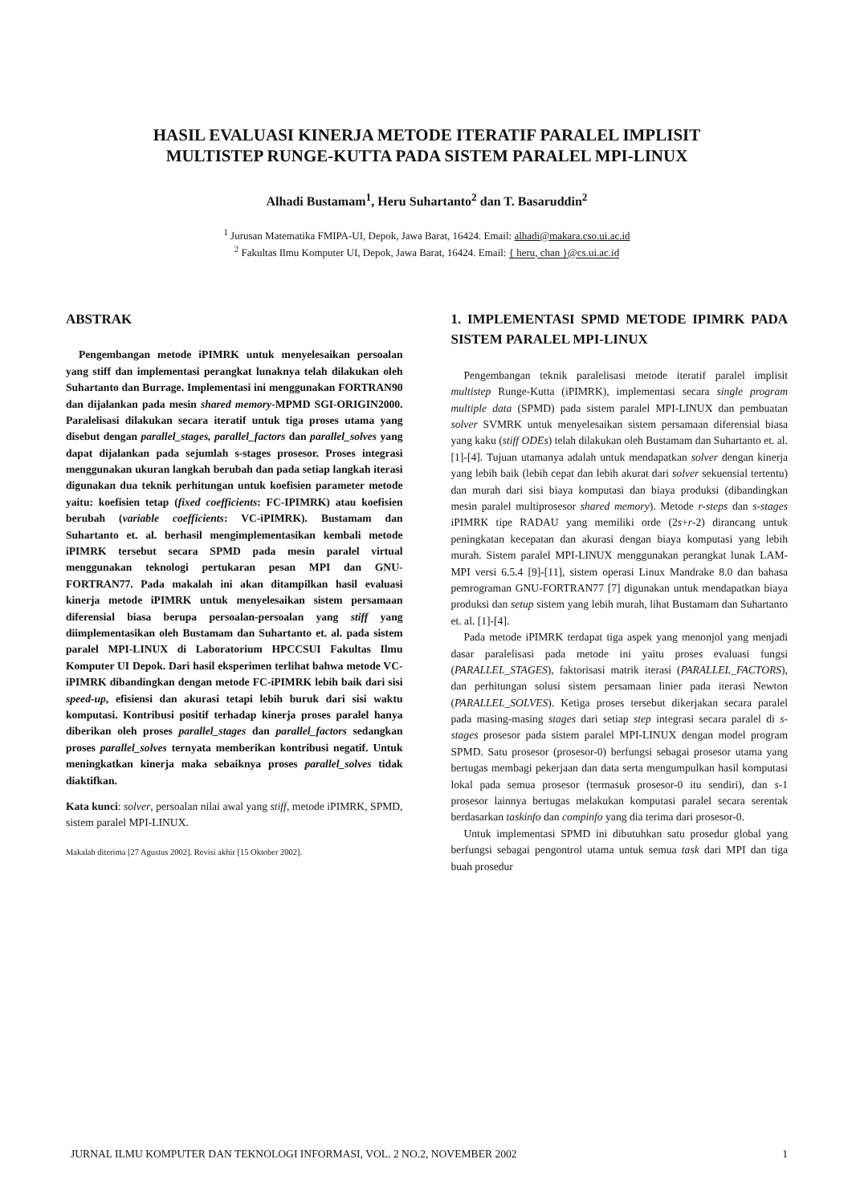HASIL EVALUASI KINERJA METODE ITERATIF PARALEL IMPLISIT
MULTISTEP RUNGE-KUTTA PADA SISTEM PARALEL MPI-LINUX
Alhadi Bustamam<sup>1</sup>, Heru Suhartanto<sup>2</sup> dan T. Basaruddin<sup>2</sup>
<sup>1</sup> Jurusan Matematika FMIPA-UI, Depok, Jawa Barat, 16424. Email: alhadi@makara.cso.ui.ac.id
<sup>2</sup> Fakultas Ilmu Komputer UI, Depok, Jawa Barat, 16424. Email: { heru, chan }@cs.ui.ac.id
ABSTRAK
Pengembangan metode iPIMRK untuk menyelesaikan persoalan yang stiff dan implementasi perangkat lunaknya telah dilakukan oleh Suhartanto dan Burrage. Implementasi ini menggunakan FORTRAN90 dan dijalankan pada mesin shared memory-MPMD SGI-ORIGIN2000. Paralelisasi dilakukan secara iteratif untuk tiga proses utama yang disebut dengan parallel_stages, parallel_factors dan parallel_solves yang dapat dijalankan pada sejumlah s-stages prosesor. Proses integrasi menggunakan ukuran langkah berubah dan pada setiap langkah iterasi digunakan dua teknik perhitungan untuk koefisien parameter metode yaitu: koefisien tetap (fixed coefficients: FC-IPIMRK) atau koefisien berubah (variable coefficients: VC-iPIMRK). Bustamam dan Suhartanto et. al. berhasil mengimplementasikan kembali metode iPIMRK tersebut secara SPMD pada mesin paralel virtual menggunakan teknologi pertukaran pesan MPI dan GNU-FORTRAN77. Pada makalah ini akan ditampilkan hasil evaluasi kinerja metode iPIMRK untuk menyelesaikan sistem persamaan diferensial biasa berupa persoalan-persoalan yang stiff yang diimplementasikan oleh Bustamam dan Suhartanto et. al. pada sistem paralel MPI-LINUX di Laboratorium HPCCSUI Fakultas Ilmu Komputer UI Depok. Dari hasil eksperimen terlihat bahwa metode VC-iPIMRK dibandingkan dengan metode FC-iPIMRK lebih baik dari sisi speed-up, efisiensi dan akurasi tetapi lebih buruk dari sisi waktu komputasi. Kontribusi positif terhadap kinerja proses paralel hanya diberikan oleh proses parallel_stages dan parallel_factors sedangkan proses parallel_solves ternyata memberikan kontribusi negatif. Untuk meningkatkan kinerja maka sebaiknya proses parallel_solves tidak diaktifkan.
Kata kunci: solver, persoalan nilai awal yang stiff, metode iPIMRK, SPMD, sistem paralel MPI-LINUX.
Makalah diterima [27 Agustus 2002]. Revisi akhir [15 Oktober 2002].
1. IMPLEMENTASI SPMD METODE IPIMRK PADA SISTEM PARALEL MPI-LINUX
Pengembangan teknik paralelisasi metode iteratif paralel implisit multistep Runge-Kutta (iPIMRK), implementasi secara single program multiple data (SPMD) pada sistem paralel MPI-LINUX dan pembuatan solver SVMRK untuk menyelesaikan sistem persamaan diferensial biasa yang kaku (stiff ODEs) telah dilakukan oleh Bustamam dan Suhartanto et. al. [1]-[4]. Tujuan utamanya adalah untuk mendapatkan solver dengan kinerja yang lebih baik (lebih cepat dan lebih akurat dari solver sekuensial tertentu) dan murah dari sisi biaya komputasi dan biaya produksi (dibandingkan mesin paralel multiprosesor shared memory). Metode r-steps dan s-stages iPIMRK tipe RADAU yang memiliki orde (2s+r-2) dirancang untuk peningkatan kecepatan dan akurasi dengan biaya komputasi yang lebih murah. Sistem paralel MPI-LINUX menggunakan perangkat lunak LAM-MPI versi 6.5.4 [9]-[11], sistem operasi Linux Mandrake 8.0 dan bahasa pemrograman GNU-FORTRAN77 [7] digunakan untuk mendapatkan biaya produksi dan setup sistem yang lebih murah, lihat Bustamam dan Suhartanto et. al. [1]-[4].
Pada metode iPIMRK terdapat tiga aspek yang menonjol yang menjadi dasar paralelisasi pada metode ini yaitu proses evaluasi fungsi (PARALLEL_STAGES), faktorisasi matrik iterasi (PARALLEL_FACTORS), dan perhitungan solusi sistem persamaan linier pada iterasi Newton (PARALLEL_SOLVES). Ketiga proses tersebut dikerjakan secara paralel pada masing-masing stages dari setiap step integrasi secara paralel di s-stages prosesor pada sistem paralel MPI-LINUX dengan model program SPMD. Satu prosesor (prosesor-0) berfungsi sebagai prosesor utama yang bertugas membagi pekerjaan dan data serta mengumpulkan hasil komputasi lokal pada semua prosesor (termasuk prosesor-0 itu sendiri), dan s-1 prosesor lainnya bertugas melakukan komputasi paralel secara serentak berdasarkan taskinfo dan compinfo yang dia terima dari prosesor-0.
Untuk implementasi SPMD ini dibutuhkan satu prosedur global yang berfungsi sebagai pengontrol utama untuk semua task dari MPI dan tiga buah prosedur
JURNAL ILMU KOMPUTER DAN TEKNOLOGI INFORMASI, VOL. 2 NO.2, NOVEMBER 2002 1